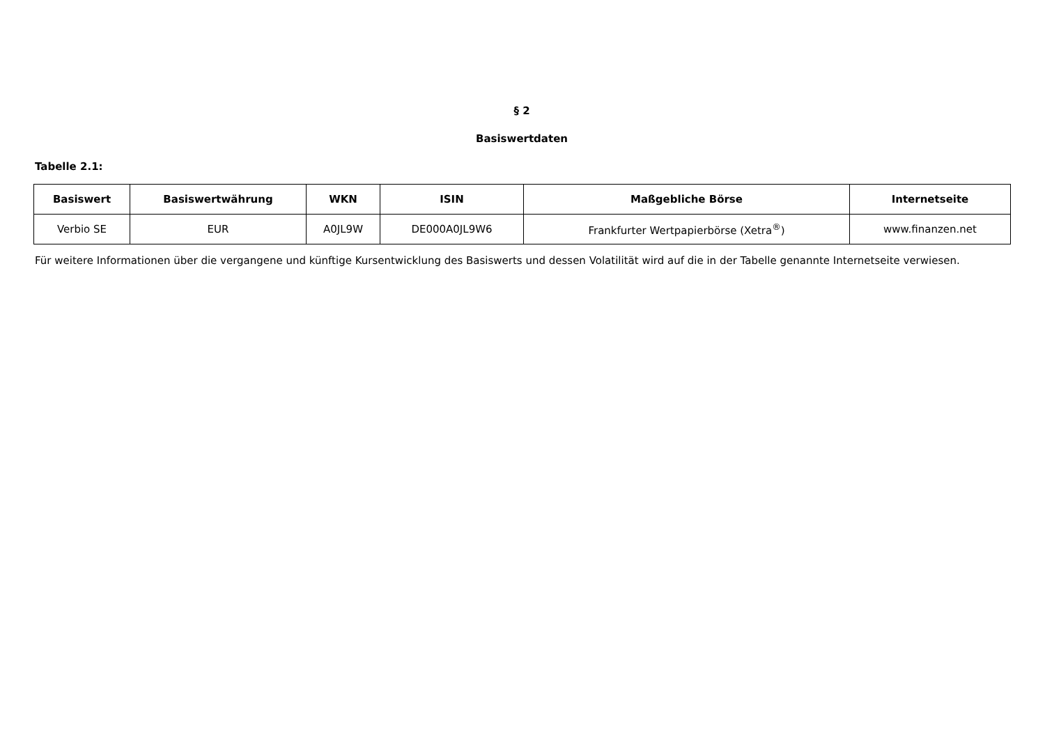§ 2
Basiswertdaten
Tabelle 2.1:
| Basiswert | Basiswertwährung | WKN | ISIN | Maßgebliche Börse | Internetseite |
| --- | --- | --- | --- | --- | --- |
| Verbio SE | EUR | A0JL9W | DE000A0JL9W6 | Frankfurter Wertpapierbörse (Xetra<sup>®</sup>) | www.finanzen.net |
Für weitere Informationen über die vergangene und künftige Kursentwicklung des Basiswerts und dessen Volatilität wird auf die in der Tabelle genannte Internetseite verwiesen.